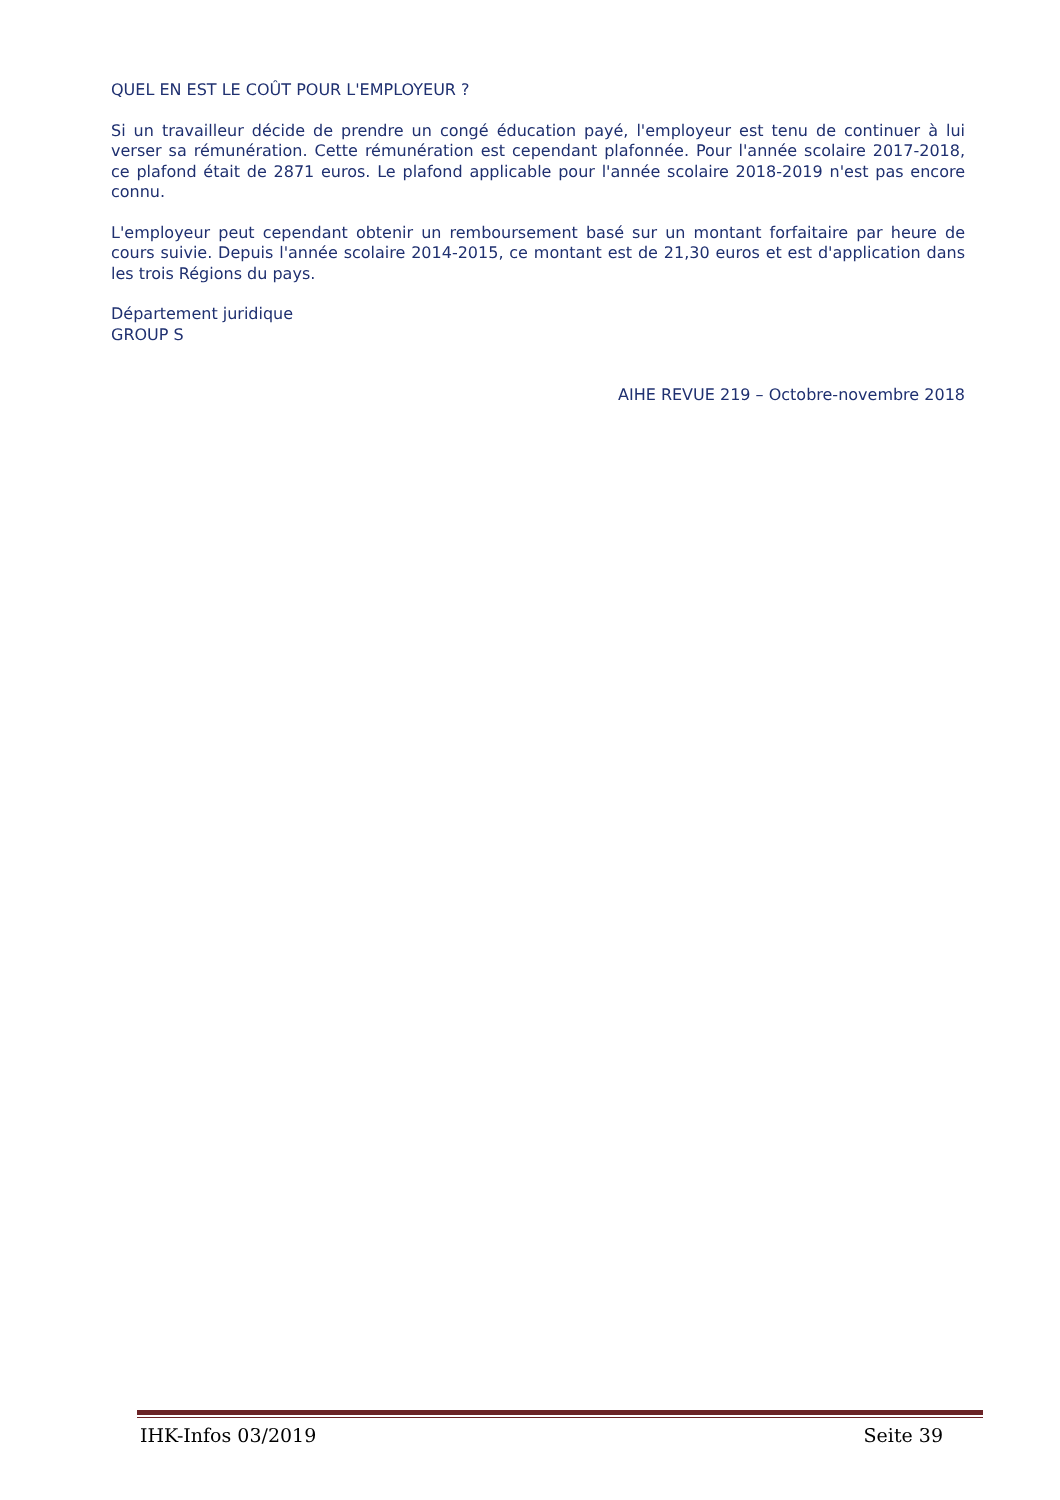QUEL EN EST LE COÛT POUR L'EMPLOYEUR ?
Si un travailleur décide de prendre un congé éducation payé, l'employeur est tenu de continuer à lui verser sa rémunération. Cette rémunération est cependant plafonnée. Pour l'année scolaire 2017-2018, ce plafond était de 2871 euros. Le plafond applicable pour l'année scolaire 2018-2019 n'est pas encore connu.
L'employeur peut cependant obtenir un remboursement basé sur un montant forfaitaire par heure de cours suivie. Depuis l'année scolaire 2014-2015, ce montant est de 21,30 euros et est d'application dans les trois Régions du pays.
Département juridique
GROUP S
AIHE REVUE 219 – Octobre-novembre 2018
IHK-Infos 03/2019 Seite 39